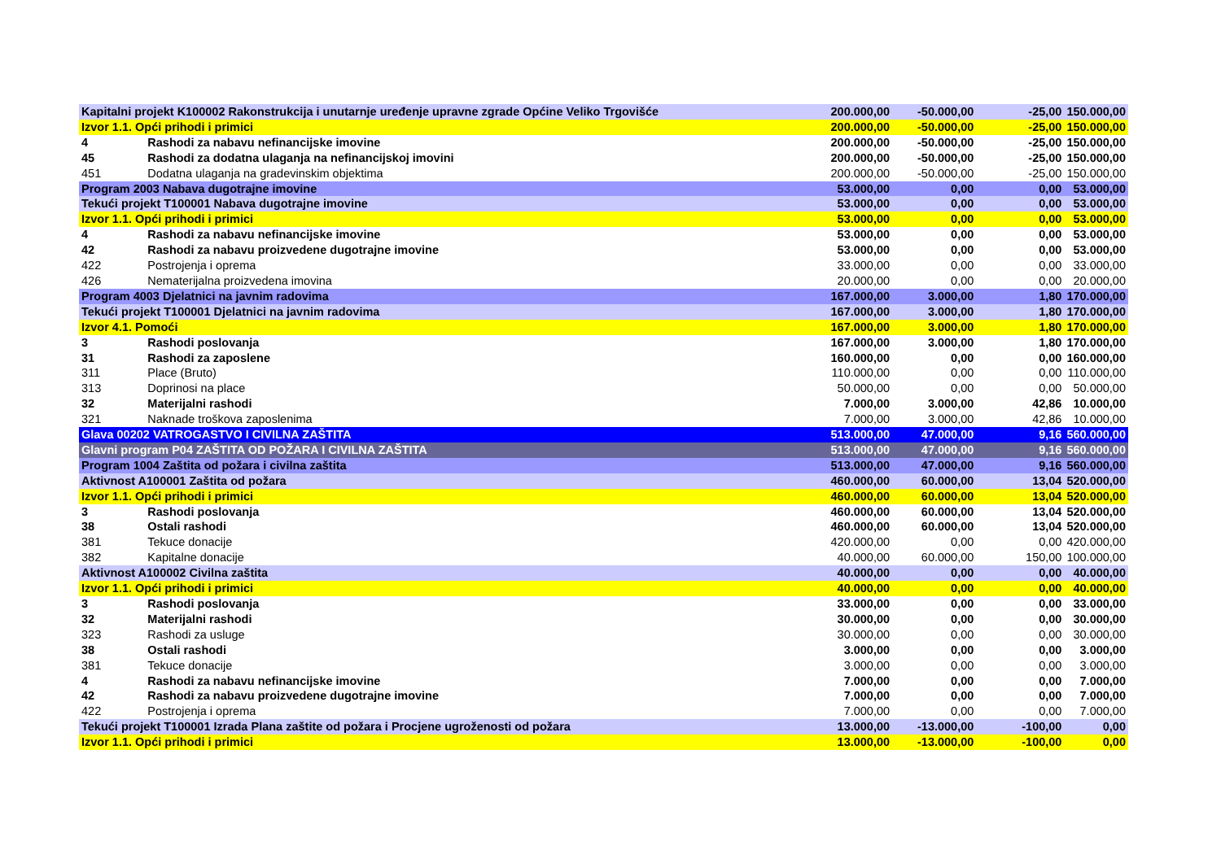| Kapitalni projekt K100002 Rakonstrukcija i unutarnje uređenje upravne zgrade Općine Veliko Trgovišće | | 200.000,00 | -50.000,00 | -25,00 | 150.000,00 |
| Izvor 1.1. Opći prihodi i primici | | 200.000,00 | -50.000,00 | -25,00 | 150.000,00 |
| 4 | Rashodi za nabavu nefinancijske imovine | 200.000,00 | -50.000,00 | -25,00 | 150.000,00 |
| 45 | Rashodi za dodatna ulaganja na nefinancijskoj imovini | 200.000,00 | -50.000,00 | -25,00 | 150.000,00 |
| 451 | Dodatna ulaganja na gradevinskim objektima | 200.000,00 | -50.000,00 | -25,00 | 150.000,00 |
| Program 2003 Nabava dugotrajne imovine | | 53.000,00 | 0,00 | 0,00 | 53.000,00 |
| Tekući projekt T100001 Nabava dugotrajne imovine | | 53.000,00 | 0,00 | 0,00 | 53.000,00 |
| Izvor 1.1. Opći prihodi i primici | | 53.000,00 | 0,00 | 0,00 | 53.000,00 |
| 4 | Rashodi za nabavu nefinancijske imovine | 53.000,00 | 0,00 | 0,00 | 53.000,00 |
| 42 | Rashodi za nabavu proizvedene dugotrajne imovine | 53.000,00 | 0,00 | 0,00 | 53.000,00 |
| 422 | Postrojenja i oprema | 33.000,00 | 0,00 | 0,00 | 33.000,00 |
| 426 | Nematerijalna proizvedena imovina | 20.000,00 | 0,00 | 0,00 | 20.000,00 |
| Program 4003 Djelatnici na javnim radovima | | 167.000,00 | 3.000,00 | 1,80 | 170.000,00 |
| Tekući projekt T100001 Djelatnici na javnim radovima | | 167.000,00 | 3.000,00 | 1,80 | 170.000,00 |
| Izvor 4.1. Pomoći | | 167.000,00 | 3.000,00 | 1,80 | 170.000,00 |
| 3 | Rashodi poslovanja | 167.000,00 | 3.000,00 | 1,80 | 170.000,00 |
| 31 | Rashodi za zaposlene | 160.000,00 | 0,00 | 0,00 | 160.000,00 |
| 311 | Place (Bruto) | 110.000,00 | 0,00 | 0,00 | 110.000,00 |
| 313 | Doprinosi na place | 50.000,00 | 0,00 | 0,00 | 50.000,00 |
| 32 | Materijalni rashodi | 7.000,00 | 3.000,00 | 42,86 | 10.000,00 |
| 321 | Naknade troškova zaposlenima | 7.000,00 | 3.000,00 | 42,86 | 10.000,00 |
| Glava 00202 VATROGASTVO I CIVILNA ZAŠTITA | | 513.000,00 | 47.000,00 | 9,16 | 560.000,00 |
| Glavni program P04 ZAŠTITA OD POŽARA I CIVILNA ZAŠTITA | | 513.000,00 | 47.000,00 | 9,16 | 560.000,00 |
| Program 1004 Zaštita od požara i civilna zaštita | | 513.000,00 | 47.000,00 | 9,16 | 560.000,00 |
| Aktivnost A100001 Zaštita od požara | | 460.000,00 | 60.000,00 | 13,04 | 520.000,00 |
| Izvor 1.1. Opći prihodi i primici | | 460.000,00 | 60.000,00 | 13,04 | 520.000,00 |
| 3 | Rashodi poslovanja | 460.000,00 | 60.000,00 | 13,04 | 520.000,00 |
| 38 | Ostali rashodi | 460.000,00 | 60.000,00 | 13,04 | 520.000,00 |
| 381 | Tekuce donacije | 420.000,00 | 0,00 | 0,00 | 420.000,00 |
| 382 | Kapitalne donacije | 40.000,00 | 60.000,00 | 150,00 | 100.000,00 |
| Aktivnost A100002 Civilna zaštita | | 40.000,00 | 0,00 | 0,00 | 40.000,00 |
| Izvor 1.1. Opći prihodi i primici | | 40.000,00 | 0,00 | 0,00 | 40.000,00 |
| 3 | Rashodi poslovanja | 33.000,00 | 0,00 | 0,00 | 33.000,00 |
| 32 | Materijalni rashodi | 30.000,00 | 0,00 | 0,00 | 30.000,00 |
| 323 | Rashodi za usluge | 30.000,00 | 0,00 | 0,00 | 30.000,00 |
| 38 | Ostali rashodi | 3.000,00 | 0,00 | 0,00 | 3.000,00 |
| 381 | Tekuce donacije | 3.000,00 | 0,00 | 0,00 | 3.000,00 |
| 4 | Rashodi za nabavu nefinancijske imovine | 7.000,00 | 0,00 | 0,00 | 7.000,00 |
| 42 | Rashodi za nabavu proizvedene dugotrajne imovine | 7.000,00 | 0,00 | 0,00 | 7.000,00 |
| 422 | Postrojenja i oprema | 7.000,00 | 0,00 | 0,00 | 7.000,00 |
| Tekući projekt T100001 Izrada Plana zaštite od požara i Procjene ugroženosti od požara | | 13.000,00 | -13.000,00 | -100,00 | 0,00 |
| Izvor 1.1. Opći prihodi i primici | | 13.000,00 | -13.000,00 | -100,00 | 0,00 |